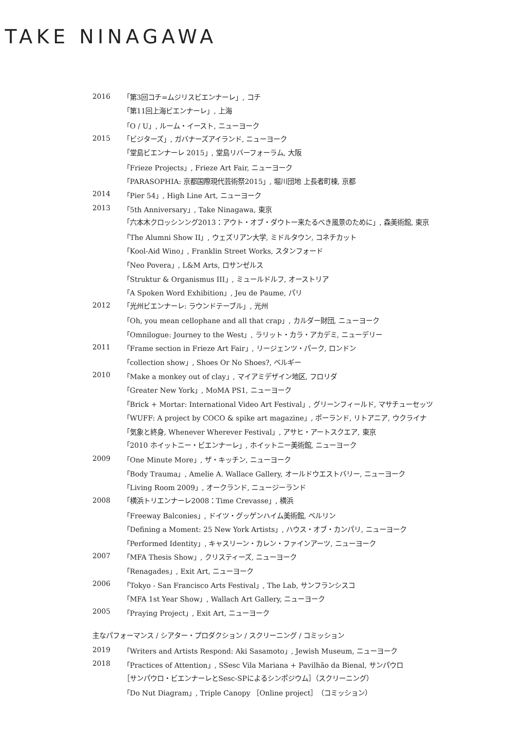TAKE NINAGAWA
| 2016 | 「第3回コチ=ムジリスビエンナーレ」, コチ |
| | 「第11回上海ビエンナーレ」, 上海 |
| | 「O / U」, ルーム・イースト, ニューヨーク |
| 2015 | 「ビジターズ」, ガバナーズアイランド, ニューヨーク |
| | 「堂島ビエンナーレ 2015」, 堂島リバーフォーラム, 大阪 |
| | 「Frieze Projects」, Frieze Art Fair, ニューヨーク |
| | 「PARASOPHIA: 京都国際現代芸術祭2015」, 堀川団地 上長者町棟, 京都 |
| 2014 | 「Pier 54」, High Line Art, ニューヨーク |
| 2013 | 「5th Anniversary」, Take Ninagawa, 東京 |
| | 「六本木クロッシンング2013：アウト・オブ・ダウトー来たるべき風景のために」, 森美術館, 東京 |
| | 「The Alumni Show II」, ウェズリアン大学, ミドルタウン, コネチカット |
| | 「Kool-Aid Wino」, Franklin Street Works, スタンフォード |
| | 「Neo Povera」, L&M Arts, ロサンゼルス |
| | 「Struktur & Organismus III」, ミュールドルフ, オーストリア |
| | 「A Spoken Word Exhibition」, Jeu de Paume, パリ |
| 2012 | 「光州ビエンナーレ: ラウンドテーブル」, 光州 |
| | 「Oh, you mean cellophane and all that crap」, カルダー財団, ニューヨーク |
| | 「Omnilogue: Journey to the West」, ラリット・カラ・アカデミ, ニューデリー |
| 2011 | 「Frame section in Frieze Art Fair」, リージェンツ・パーク, ロンドン |
| | 「collection show」, Shoes Or No Shoes?, ベルギー |
| 2010 | 「Make a monkey out of clay」, マイアミデザイン地区, フロリダ |
| | 「Greater New York」, MoMA PS1, ニューヨーク |
| | 「Brick + Mortar: International Video Art Festival」, グリーンフィールド, マサチューセッツ |
| | 「WUFF: A project by COCO & spike art magazine」, ポーランド, リトアニア, ウクライナ |
| | 「気象と終身, Whenever Wherever Festival」, アサヒ・アートスクエア, 東京 |
| | 「2010 ホイットニー・ビエンナーレ」, ホイットニー美術館, ニューヨーク |
| 2009 | 「One Minute More」, ザ・キッチン, ニューヨーク |
| | 「Body Trauma」, Amelie A. Wallace Gallery, オールドウエストバリー, ニューヨーク |
| | 「Living Room 2009」, オークランド, ニュージーランド |
| 2008 | 「横浜トリエンナーレ2008：Time Crevasse」, 横浜 |
| | 「Freeway Balconies」, ドイツ・グッゲンハイム美術館, ベルリン |
| | 「Defining a Moment: 25 New York Artists」, ハウス・オブ・カンパリ, ニューヨーク |
| | 「Performed Identity」, キャスリーン・カレン・ファインアーツ, ニューヨーク |
| 2007 | 「MFA Thesis Show」, クリスティーズ, ニューヨーク |
| | 「Renagades」, Exit Art, ニューヨーク |
| 2006 | 「Tokyo - San Francisco Arts Festival」, The Lab, サンフランシスコ |
| | 「MFA 1st Year Show」, Wallach Art Gallery, ニューヨーク |
| 2005 | 「Praying Project」, Exit Art, ニューヨーク |
主なパフォーマンス / シアター・プロダクション / スクリーニング / コミッション
| 2019 | 「Writers and Artists Respond: Aki Sasamoto」, Jewish Museum, ニューヨーク |
| 2018 | 「Practices of Attention」, SSesc Vila Mariana + Pavilhão da Bienal, サンパウロ |
| | ［サンパウロ・ビエンナーレとSesc-SPによるシンポジウム］（スクリーニング） |
| | 「Do Nut Diagram」, Triple Canopy ［Online project］（コミッション） |